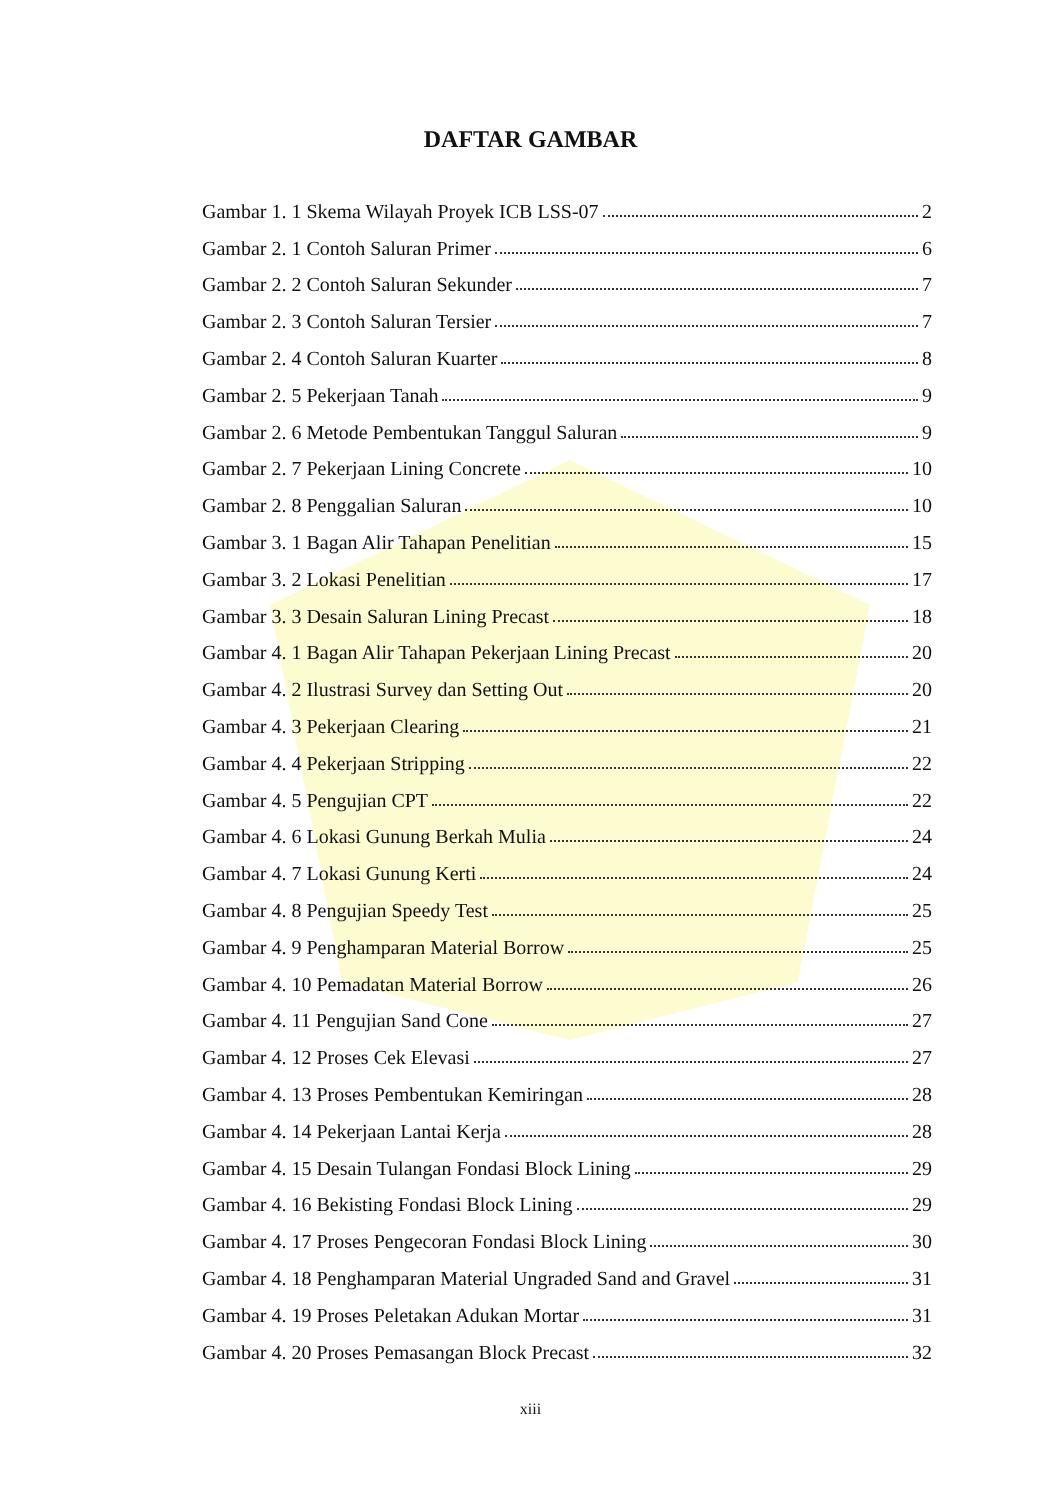DAFTAR GAMBAR
Gambar 1. 1 Skema Wilayah Proyek ICB LSS-07 2
Gambar 2. 1 Contoh Saluran Primer 6
Gambar 2. 2 Contoh Saluran Sekunder 7
Gambar 2. 3 Contoh Saluran Tersier 7
Gambar 2. 4 Contoh Saluran Kuarter 8
Gambar 2. 5 Pekerjaan Tanah 9
Gambar 2. 6 Metode Pembentukan Tanggul Saluran 9
Gambar 2. 7 Pekerjaan Lining Concrete 10
Gambar 2. 8 Penggalian Saluran 10
Gambar 3. 1 Bagan Alir Tahapan Penelitian 15
Gambar 3. 2 Lokasi Penelitian 17
Gambar 3. 3 Desain Saluran Lining Precast 18
Gambar 4. 1 Bagan Alir Tahapan Pekerjaan Lining Precast 20
Gambar 4. 2 Ilustrasi Survey dan Setting Out 20
Gambar 4. 3 Pekerjaan Clearing 21
Gambar 4. 4 Pekerjaan Stripping 22
Gambar 4. 5 Pengujian CPT 22
Gambar 4. 6 Lokasi Gunung Berkah Mulia 24
Gambar 4. 7 Lokasi Gunung Kerti 24
Gambar 4. 8 Pengujian Speedy Test 25
Gambar 4. 9 Penghamparan Material Borrow 25
Gambar 4. 10 Pemadatan Material Borrow 26
Gambar 4. 11 Pengujian Sand Cone 27
Gambar 4. 12 Proses Cek Elevasi 27
Gambar 4. 13 Proses Pembentukan Kemiringan 28
Gambar 4. 14 Pekerjaan Lantai Kerja 28
Gambar 4. 15 Desain Tulangan Fondasi Block Lining 29
Gambar 4. 16 Bekisting Fondasi Block Lining 29
Gambar 4. 17 Proses Pengecoran Fondasi Block Lining 30
Gambar 4. 18 Penghamparan Material Ungraded Sand and Gravel 31
Gambar 4. 19 Proses Peletakan Adukan Mortar 31
Gambar 4. 20 Proses Pemasangan Block Precast 32
xiii